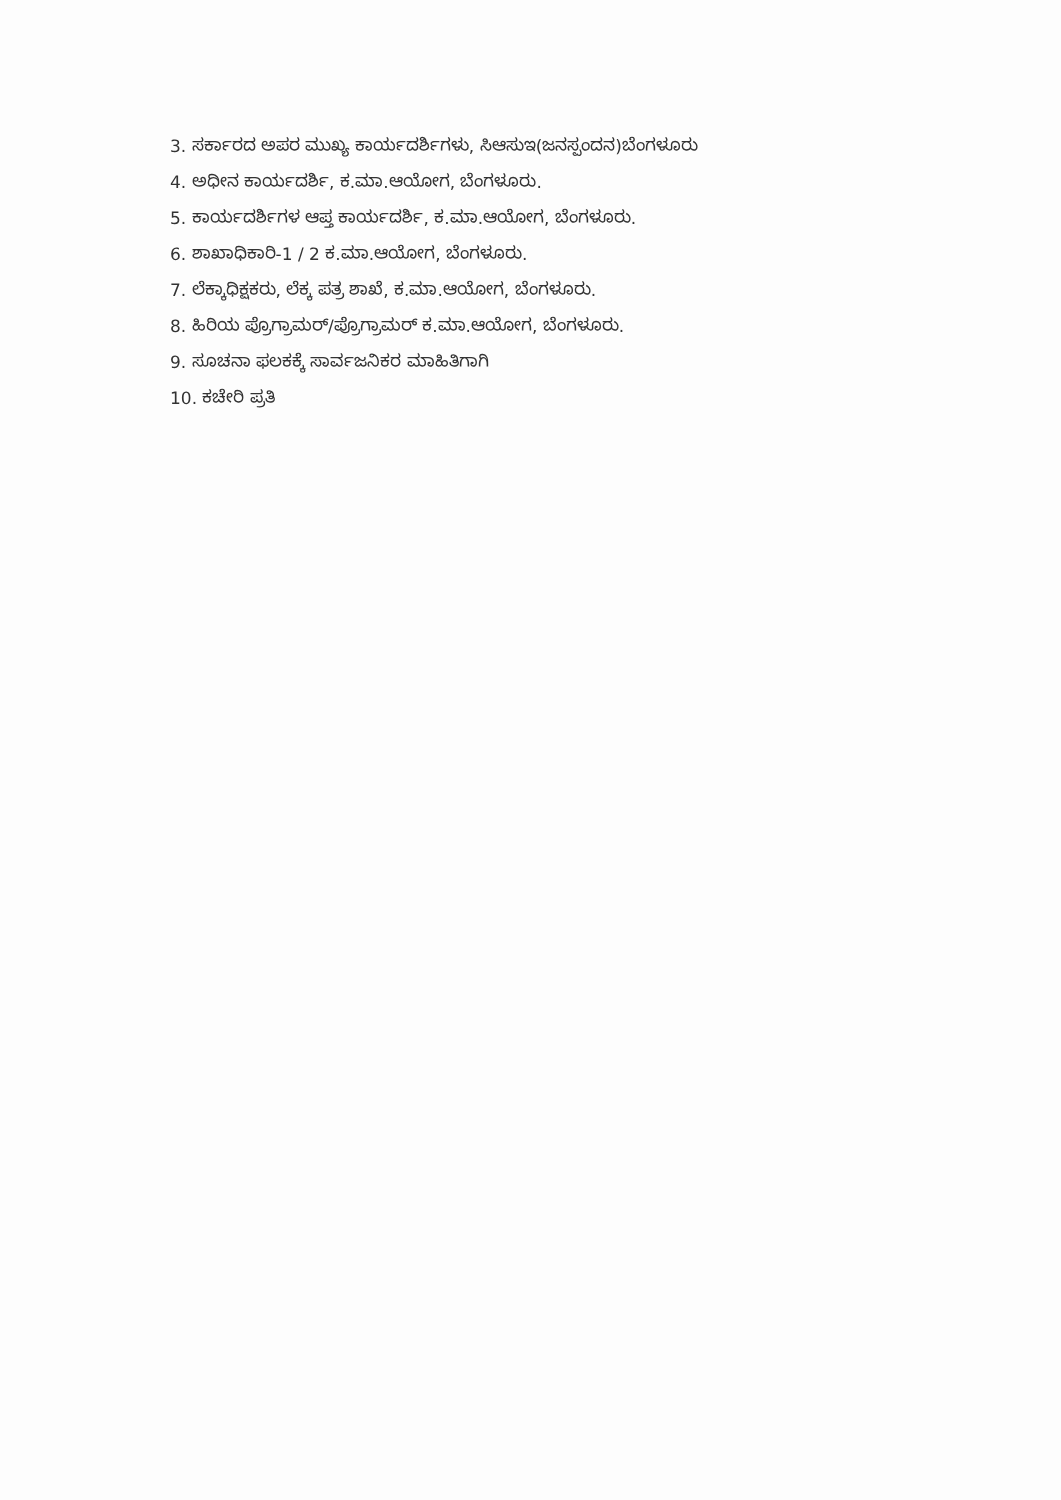3. ಸರ್ಕಾರದ ಅಪರ ಮುಖ್ಯ ಕಾರ್ಯದರ್ಶಿಗಳು, ಸಿಆಸುಇ(ಜನಸ್ಪಂದನ)ಬೆಂಗಳೂರು
4. ಅಧೀನ ಕಾರ್ಯದರ್ಶಿ, ಕ.ಮಾ.ಆಯೋಗ, ಬೆಂಗಳೂರು.
5. ಕಾರ್ಯದರ್ಶಿಗಳ ಆಪ್ತ ಕಾರ್ಯದರ್ಶಿ, ಕ.ಮಾ.ಆಯೋಗ, ಬೆಂಗಳೂರು.
6. ಶಾಖಾಧಿಕಾರಿ-1 / 2 ಕ.ಮಾ.ಆಯೋಗ, ಬೆಂಗಳೂರು.
7. ಲೆಕ್ಕಾಧಿಕ್ಷಕರು, ಲೆಕ್ಕ ಪತ್ರ ಶಾಖೆ, ಕ.ಮಾ.ಆಯೋಗ, ಬೆಂಗಳೂರು.
8. ಹಿರಿಯ ಪ್ರೊಗ್ರಾಮರ್/ಪ್ರೊಗ್ರಾಮರ್ ಕ.ಮಾ.ಆಯೋಗ, ಬೆಂಗಳೂರು.
9. ಸೂಚನಾ ಫಲಕಕ್ಕೆ ಸಾರ್ವಜನಿಕರ ಮಾಹಿತಿಗಾಗಿ
10. ಕಚೇರಿ ಪ್ರತಿ